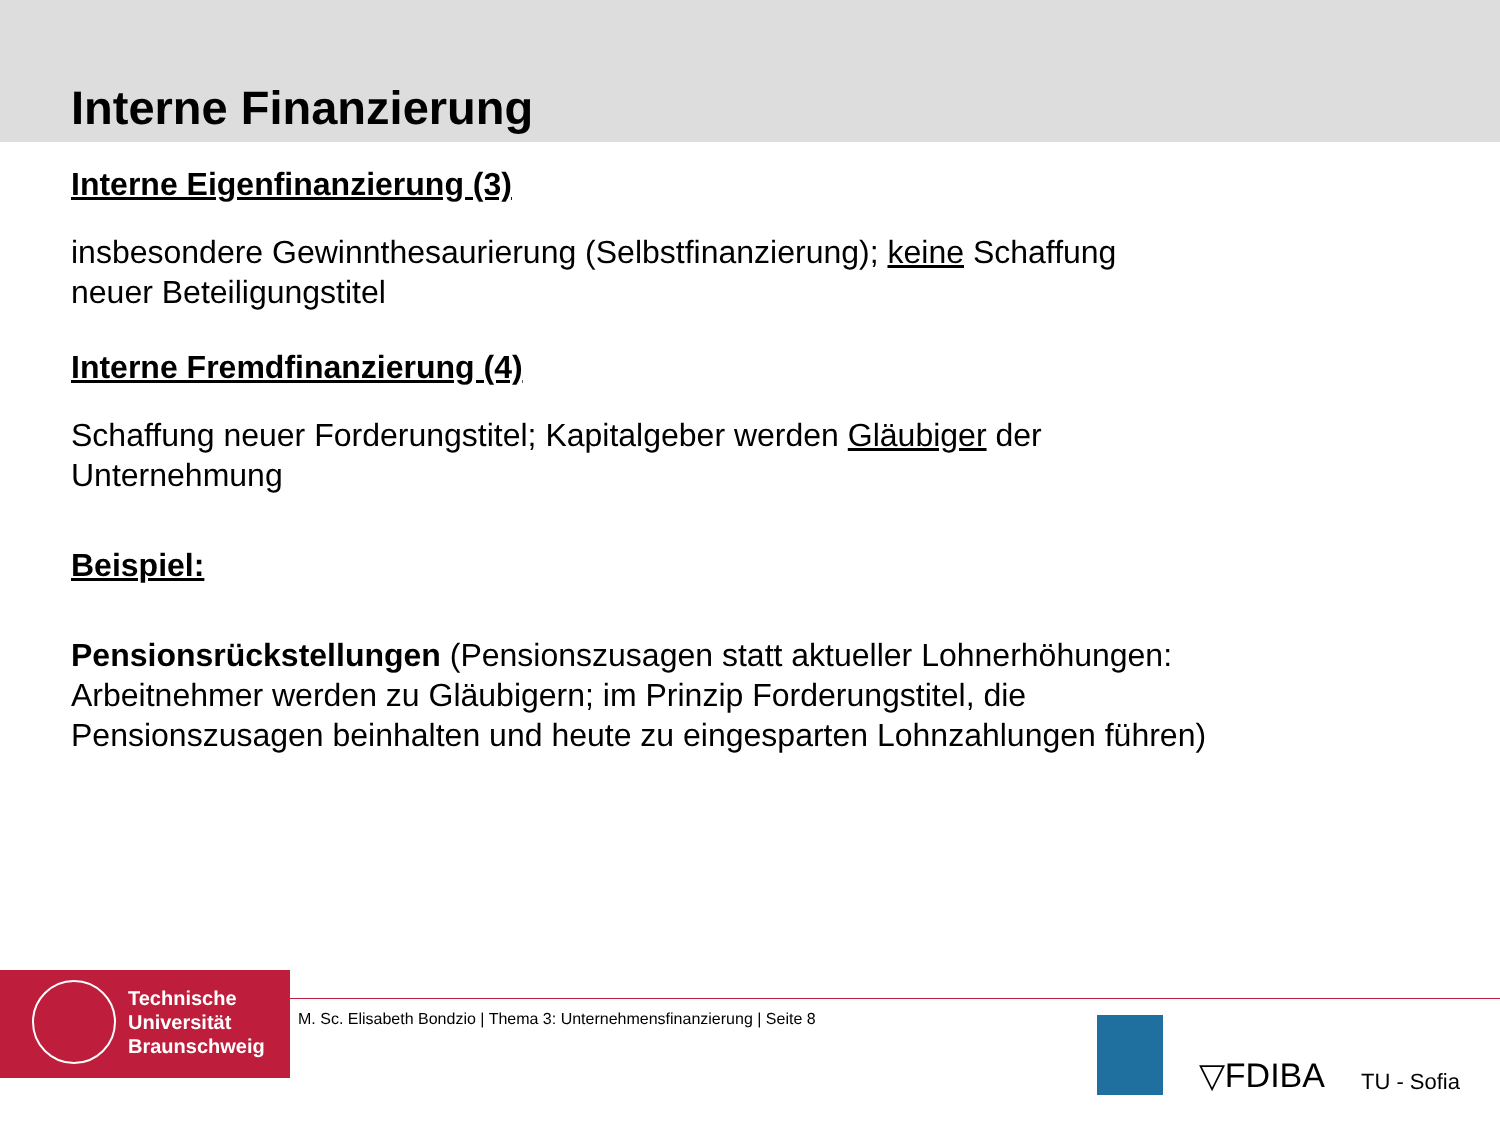Interne Finanzierung
Interne Eigenfinanzierung (3)
insbesondere Gewinnthesaurierung (Selbstfinanzierung); keine Schaffung
neuer Beteiligungstitel
Interne Fremdfinanzierung (4)
Schaffung neuer Forderungstitel; Kapitalgeber werden Gläubiger der
Unternehmung
Beispiel:
Pensionsrückstellungen (Pensionszusagen statt aktueller Lohnerhöhungen:
Arbeitnehmer werden zu Gläubigern; im Prinzip Forderungstitel, die
Pensionszusagen beinhalten und heute zu eingesparten Lohnzahlungen führen)
Technische
Universität
Braunschweig
M. Sc. Elisabeth Bondzio | Thema 3: Unternehmensfinanzierung | Seite 8
▽FDIBA TU - Sofia